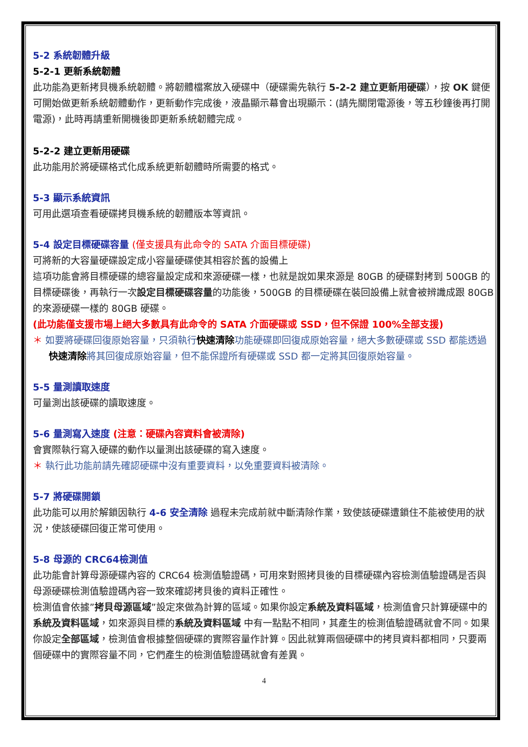5-2 系統韌體升級
5-2-1 更新系統韌體
此功能為更新拷貝機系統韌體。將韌體檔案放入硬碟中（硬碟需先執行 5-2-2 建立更新用硬碟），按 OK 鍵便可開始做更新系統韌體動作，更新動作完成後，液晶顯示幕會出現顯示：(請先關閉電源後，等五秒鐘後再打開電源)，此時再請重新開機後即更新系統韌體完成。
5-2-2 建立更新用硬碟
此功能用於將硬碟格式化成系統更新韌體時所需要的格式。
5-3 顯示系統資訊
可用此選項查看硬碟拷貝機系統的韌體版本等資訊。
5-4 設定目標硬碟容量 (僅支援具有此命令的 SATA 介面目標硬碟)
可將新的大容量硬碟設定成小容量硬碟使其相容於舊的設備上
這項功能會將目標硬碟的總容量設定成和來源硬碟一樣，也就是說如果來源是 80GB 的硬碟對拷到 500GB 的目標硬碟後，再執行一次設定目標硬碟容量的功能後，500GB 的目標硬碟在裝回設備上就會被辨識成跟 80GB 的來源硬碟一樣的 80GB 硬碟。
(此功能僅支援市場上絕大多數具有此命令的 SATA 介面硬碟或 SSD，但不保證 100%全部支援)
＊ 如要將硬碟回復原始容量，只須執行快速清除功能硬碟即回復成原始容量，絕大多數硬碟或 SSD 都能透過快速清除將其回復成原始容量，但不能保證所有硬碟或 SSD 都一定將其回復原始容量。
5-5 量測讀取速度
可量測出該硬碟的讀取速度。
5-6 量測寫入速度 (注意：硬碟內容資料會被清除)
會實際執行寫入硬碟的動作以量測出該硬碟的寫入速度。
＊ 執行此功能前請先確認硬碟中沒有重要資料，以免重要資料被清除。
5-7 將硬碟開鎖
此功能可以用於解鎖因執行 4-6 安全清除 過程未完成前就中斷清除作業，致使該硬碟遭鎖住不能被使用的狀況，使該硬碟回復正常可使用。
5-8 母源的 CRC64檢測值
此功能會計算母源硬碟內容的 CRC64 檢測值驗證碼，可用來對照拷貝後的目標硬碟內容檢測值驗證碼是否與母源硬碟檢測值驗證碼內容一致來確認拷貝後的資料正確性。
檢測值會依據”拷貝母源區域”設定來做為計算的區域。如果你設定系統及資料區域，檢測值會只計算硬碟中的 系統及資料區域，如來源與目標的系統及資料區域 中有一點點不相同，其產生的檢測值驗證碼就會不同。如果你設定全部區域，檢測值會根據整個硬碟的實際容量作計算。因此就算兩個硬碟中的拷貝資料都相同，只要兩個硬碟中的實際容量不同，它們產生的檢測值驗證碼就會有差異。
4